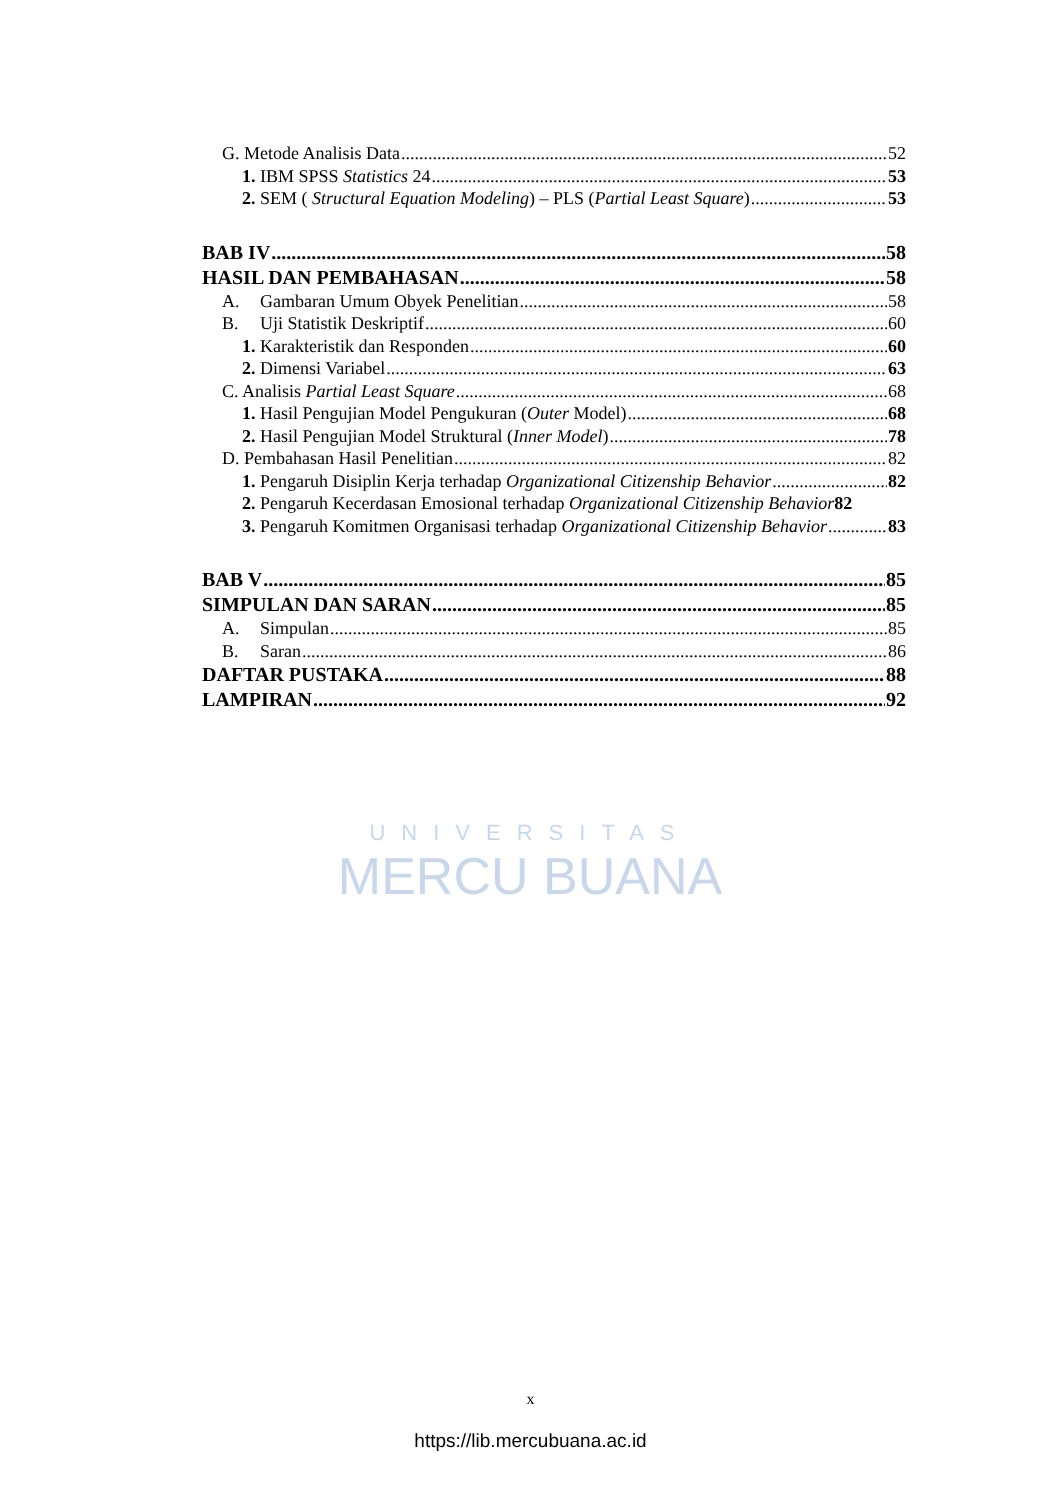UNIVERSITAS
MERCU BUANA
G. Metode Analisis Data 52
1. IBM SPSS Statistics 24 53
2. SEM ( Structural Equation Modeling) – PLS (Partial Least Square) 53
BAB IV 58
HASIL DAN PEMBAHASAN 58
A. Gambaran Umum Obyek Penelitian 58
B. Uji Statistik Deskriptif 60
1. Karakteristik dan Responden 60
2. Dimensi Variabel 63
C. Analisis Partial Least Square 68
1. Hasil Pengujian Model Pengukuran (Outer Model) 68
2. Hasil Pengujian Model Struktural (Inner Model) 78
D. Pembahasan Hasil Penelitian 82
1. Pengaruh Disiplin Kerja terhadap Organizational Citizenship Behavior 82
2. Pengaruh Kecerdasan Emosional terhadap Organizational Citizenship Behavior 82
3. Pengaruh Komitmen Organisasi terhadap Organizational Citizenship Behavior 83
BAB V 85
SIMPULAN DAN SARAN 85
A. Simpulan 85
B. Saran 86
DAFTAR PUSTAKA 88
LAMPIRAN 92
x
https://lib.mercubuana.ac.id